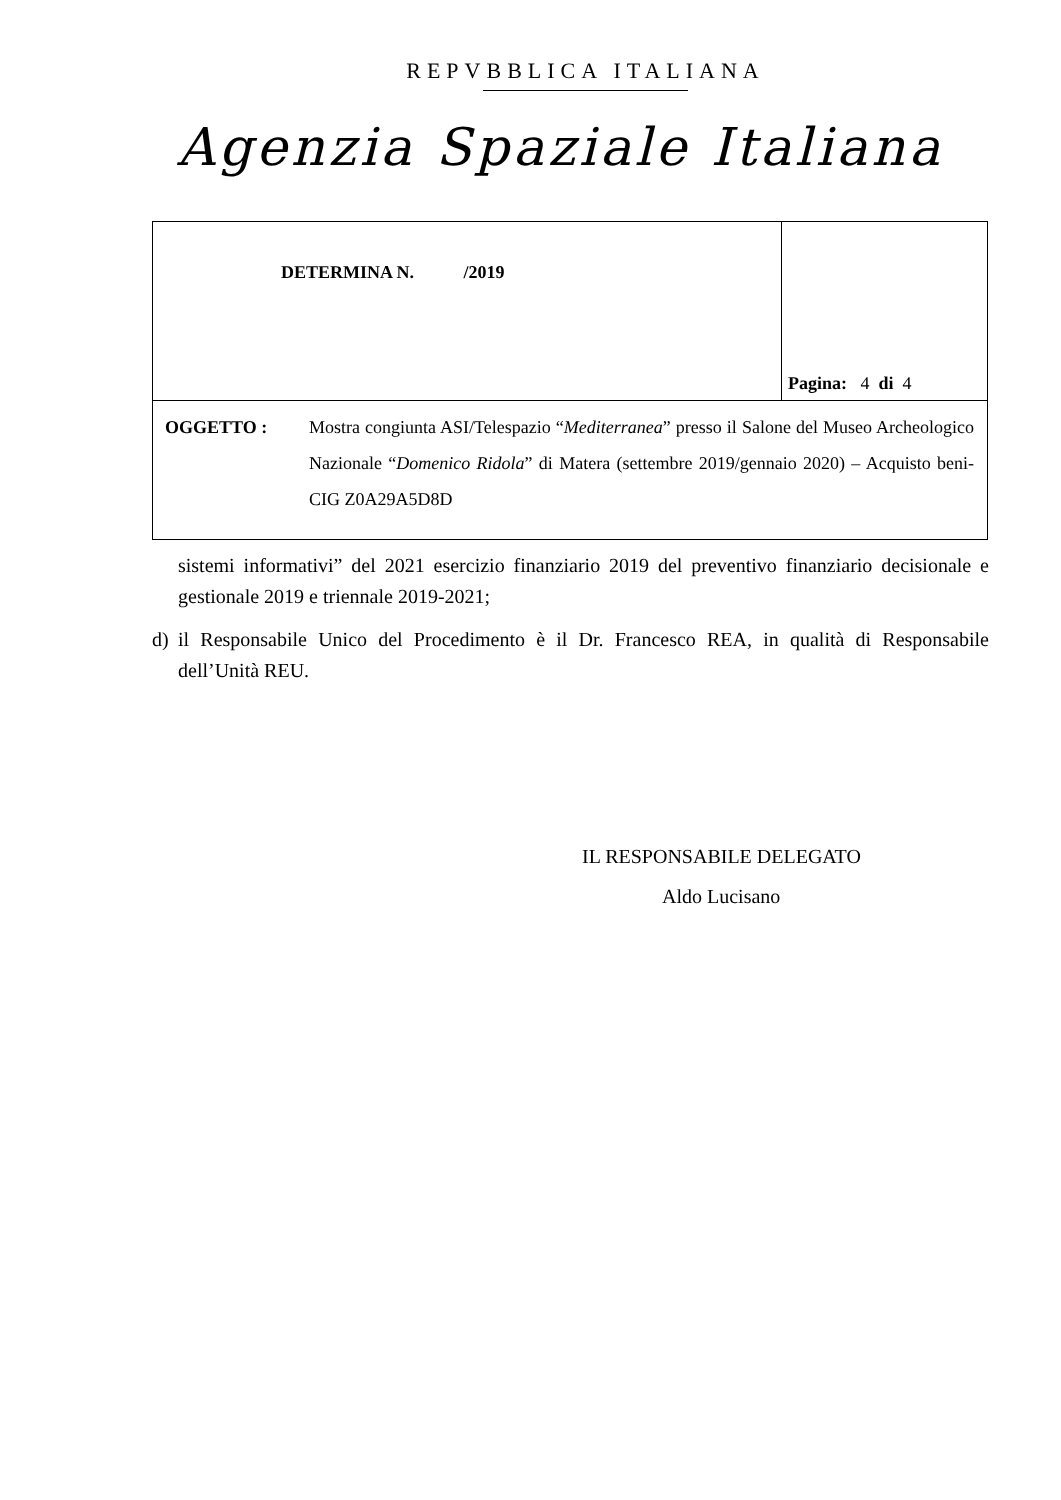REPVBBLICA ITALIANA
Agenzia Spaziale Italiana
| DETERMINA N. /2019 | Pagina: 4 di 4 |
| OGGETTO : Mostra congiunta ASI/Telespazio “ Mediterranea ” presso il Salone del Museo Archeologico Nazionale “ Domenico Ridola ” di Matera (settembre 2019/gennaio 2020) – Acquisto beni- CIG Z0A29A5D8D | |
sistemi informativi” del 2021 esercizio finanziario 2019 del preventivo finanziario decisionale e gestionale 2019 e triennale 2019-2021;
d) il Responsabile Unico del Procedimento è il Dr. Francesco REA, in qualità di Responsabile dell’Unità REU.
IL RESPONSABILE DELEGATO
Aldo Lucisano